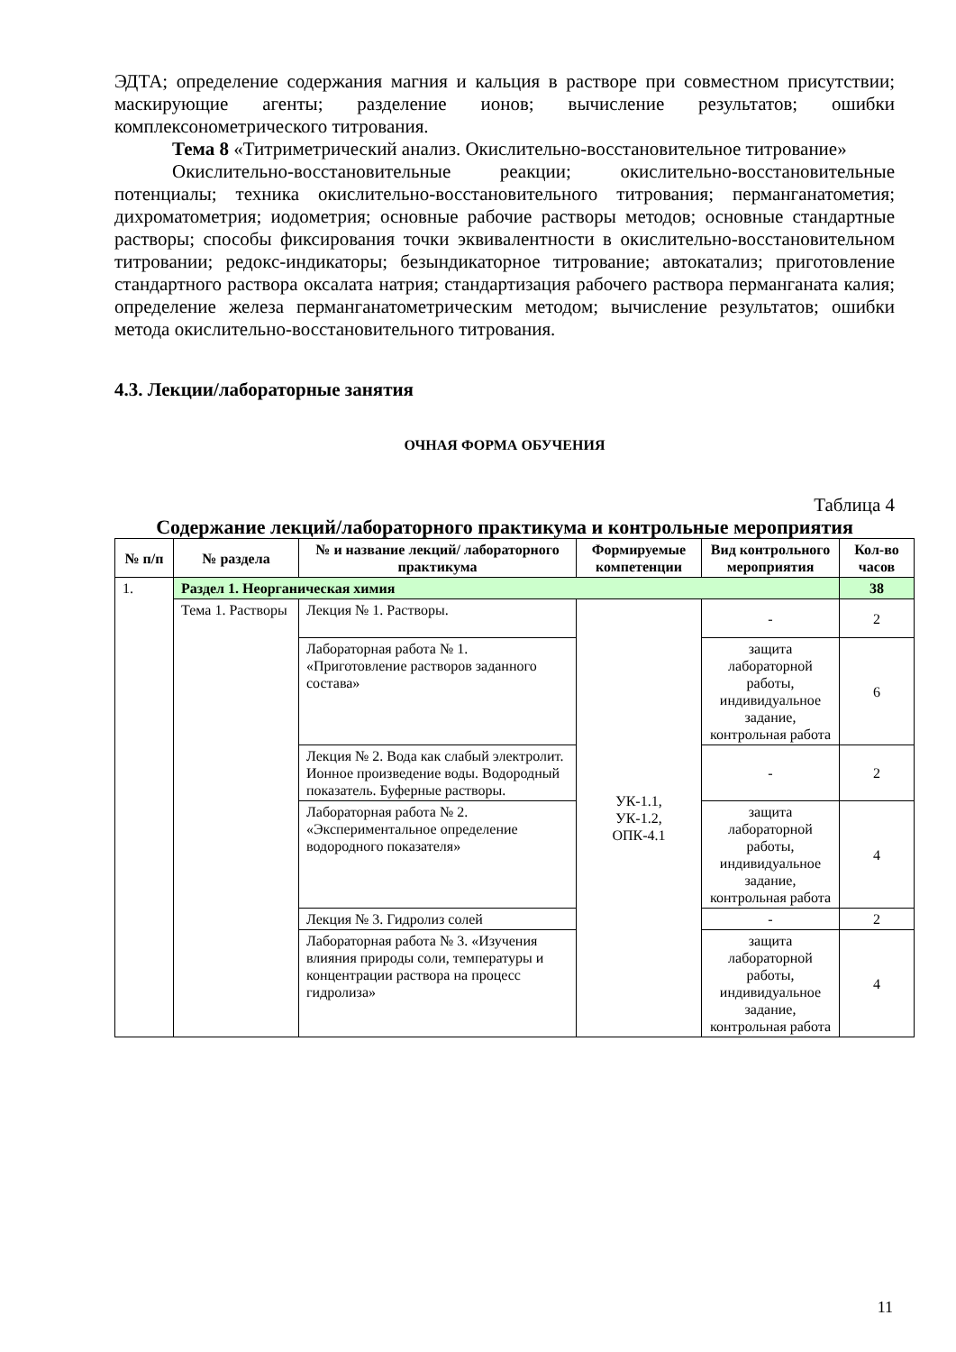ЭДТА; определение содержания магния и кальция в растворе при совместном присутствии; маскирующие агенты; разделение ионов; вычисление результатов; ошибки комплексонометрического титрования.
Тема 8 «Титриметрический анализ. Окислительно-восстановительное титрование»
Окислительно-восстановительные реакции; окислительно-восстановительные потенциалы; техника окислительно-восстановительного титрования; перманганатометия; дихроматометрия; иодометрия; основные рабочие растворы методов; основные стандартные растворы; способы фиксирования точки эквивалентности в окислительно-восстановительном титровании; редокс-индикаторы; безындикаторное титрование; автокатализ; приготовление стандартного раствора оксалата натрия; стандартизация рабочего раствора перманганата калия; определение железа перманганатометрическим методом; вычисление результатов; ошибки метода окислительно-восстановительного титрования.
4.3. Лекции/лабораторные занятия
ОЧНАЯ ФОРМА ОБУЧЕНИЯ
Таблица 4
Содержание лекций/лабораторного практикума и контрольные мероприятия
| № п/п | № раздела | № и название лекций/ лабораторного практикума | Формируемые компетенции | Вид контрольного мероприятия | Кол-во часов |
| --- | --- | --- | --- | --- | --- |
| 1. | Раздел 1. Неорганическая химия | | | | 38 |
| | Тема 1. Растворы | Лекция № 1. Растворы. | УК-1.1, УК-1.2, ОПК-4.1 | - | 2 |
| | | Лабораторная работа № 1. «Приготовление растворов заданного состава» | | защита лабораторной работы, индивидуальное задание, контрольная работа | 6 |
| | | Лекция № 2. Вода как слабый электролит. Ионное произведение воды. Водородный показатель. Буферные растворы. | | - | 2 |
| | | Лабораторная работа № 2. «Экспериментальное определение водородного показателя» | | защита лабораторной работы, индивидуальное задание, контрольная работа | 4 |
| | | Лекция № 3. Гидролиз солей | | - | 2 |
| | | Лабораторная работа № 3. «Изучения влияния природы соли, температуры и концентрации раствора на процесс гидролиза» | | защита лабораторной работы, индивидуальное задание, контрольная работа | 4 |
11